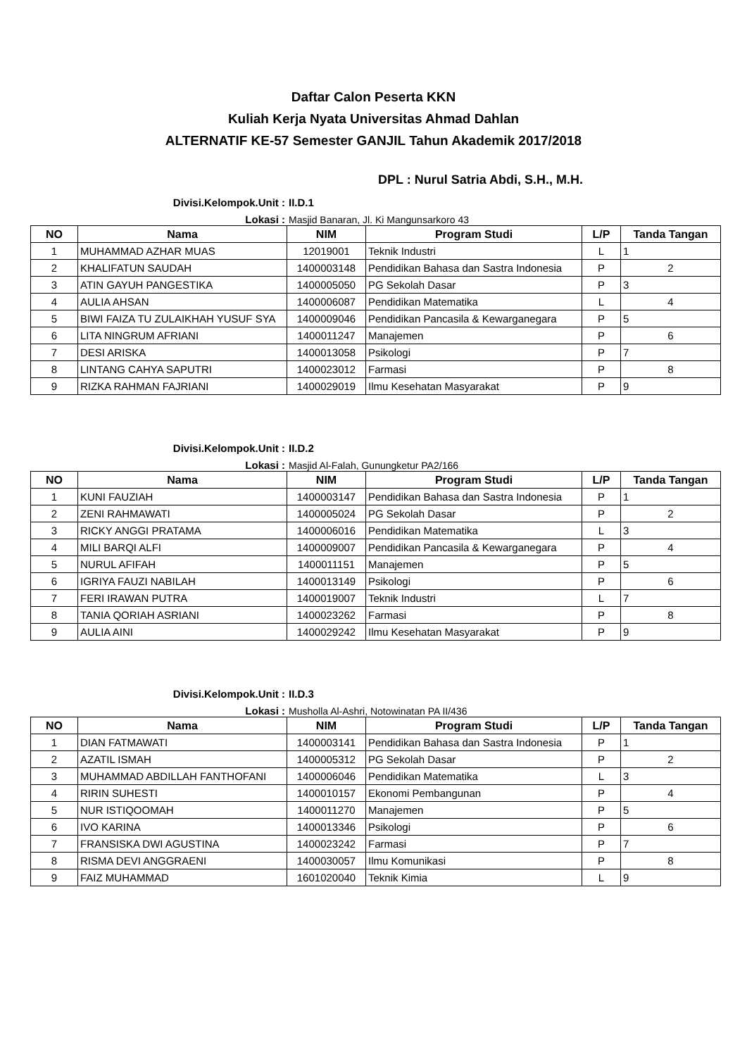Daftar Calon Peserta KKN
Kuliah Kerja Nyata Universitas Ahmad Dahlan
ALTERNATIF KE-57 Semester GANJIL Tahun Akademik 2017/2018
DPL : Nurul Satria Abdi, S.H., M.H.
Divisi.Kelompok.Unit : II.D.1
Lokasi : Masjid Banaran, Jl. Ki Mangunsarkoro 43
| NO | Nama | NIM | Program Studi | L/P | Tanda Tangan |
| --- | --- | --- | --- | --- | --- |
| 1 | MUHAMMAD AZHAR MUAS | 12019001 | Teknik Industri | L | 1 |
| 2 | KHALIFATUN SAUDAH | 1400003148 | Pendidikan Bahasa dan Sastra Indonesia | P | 2 |
| 3 | ATIN GAYUH PANGESTIKA | 1400005050 | PG Sekolah Dasar | P | 3 |
| 4 | AULIA AHSAN | 1400006087 | Pendidikan Matematika | L | 4 |
| 5 | BIWI FAIZA TU ZULAIKHAH YUSUF SYA | 1400009046 | Pendidikan Pancasila & Kewarganegara | P | 5 |
| 6 | LITA NINGRUM AFRIANI | 1400011247 | Manajemen | P | 6 |
| 7 | DESI ARISKA | 1400013058 | Psikologi | P | 7 |
| 8 | LINTANG CAHYA SAPUTRI | 1400023012 | Farmasi | P | 8 |
| 9 | RIZKA RAHMAN FAJRIANI | 1400029019 | Ilmu Kesehatan Masyarakat | P | 9 |
Divisi.Kelompok.Unit : II.D.2
Lokasi : Masjid Al-Falah, Gunungketur PA2/166
| NO | Nama | NIM | Program Studi | L/P | Tanda Tangan |
| --- | --- | --- | --- | --- | --- |
| 1 | KUNI FAUZIAH | 1400003147 | Pendidikan Bahasa dan Sastra Indonesia | P | 1 |
| 2 | ZENI RAHMAWATI | 1400005024 | PG Sekolah Dasar | P | 2 |
| 3 | RICKY ANGGI PRATAMA | 1400006016 | Pendidikan Matematika | L | 3 |
| 4 | MILI BARQI ALFI | 1400009007 | Pendidikan Pancasila & Kewarganegara | P | 4 |
| 5 | NURUL AFIFAH | 1400011151 | Manajemen | P | 5 |
| 6 | IGRIYA FAUZI NABILAH | 1400013149 | Psikologi | P | 6 |
| 7 | FERI IRAWAN PUTRA | 1400019007 | Teknik Industri | L | 7 |
| 8 | TANIA QORIAH ASRIANI | 1400023262 | Farmasi | P | 8 |
| 9 | AULIA AINI | 1400029242 | Ilmu Kesehatan Masyarakat | P | 9 |
Divisi.Kelompok.Unit : II.D.3
Lokasi : Musholla Al-Ashri, Notowinatan PA II/436
| NO | Nama | NIM | Program Studi | L/P | Tanda Tangan |
| --- | --- | --- | --- | --- | --- |
| 1 | DIAN FATMAWATI | 1400003141 | Pendidikan Bahasa dan Sastra Indonesia | P | 1 |
| 2 | AZATIL ISMAH | 1400005312 | PG Sekolah Dasar | P | 2 |
| 3 | MUHAMMAD ABDILLAH FANTHOFANI | 1400006046 | Pendidikan Matematika | L | 3 |
| 4 | RIRIN SUHESTI | 1400010157 | Ekonomi Pembangunan | P | 4 |
| 5 | NUR ISTIQOOMAH | 1400011270 | Manajemen | P | 5 |
| 6 | IVO KARINA | 1400013346 | Psikologi | P | 6 |
| 7 | FRANSISKA DWI AGUSTINA | 1400023242 | Farmasi | P | 7 |
| 8 | RISMA DEVI ANGGRAENI | 1400030057 | Ilmu Komunikasi | P | 8 |
| 9 | FAIZ MUHAMMAD | 1601020040 | Teknik Kimia | L | 9 |